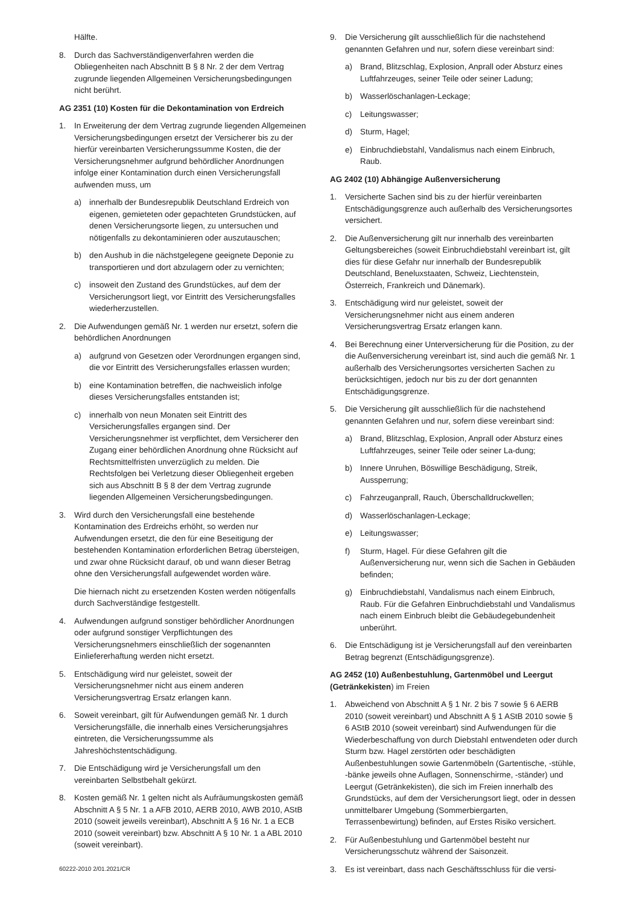Hälfte.
8. Durch das Sachverständigenverfahren werden die Obliegenheiten nach Abschnitt B § 8 Nr. 2 der dem Vertrag zugrunde liegenden Allgemeinen Versicherungsbedingungen nicht berührt.
AG 2351 (10) Kosten für die Dekontamination von Erdreich
1. In Erweiterung der dem Vertrag zugrunde liegenden Allgemeinen Versicherungsbedingungen ersetzt der Versicherer bis zu der hierfür vereinbarten Versicherungssumme Kosten, die der Versicherungsnehmer aufgrund behördlicher Anordnungen infolge einer Kontamination durch einen Versicherungsfall aufwenden muss, um
a) innerhalb der Bundesrepublik Deutschland Erdreich von eigenen, gemieteten oder gepachteten Grundstücken, auf denen Versicherungsorte liegen, zu untersuchen und nötigenfalls zu dekontaminieren oder auszutauschen;
b) den Aushub in die nächstgelegene geeignete Deponie zu transportieren und dort abzulagern oder zu vernichten;
c) insoweit den Zustand des Grundstückes, auf dem der Versicherungsort liegt, vor Eintritt des Versicherungsfalles wiederherzustellen.
2. Die Aufwendungen gemäß Nr. 1 werden nur ersetzt, sofern die behördlichen Anordnungen
a) aufgrund von Gesetzen oder Verordnungen ergangen sind, die vor Eintritt des Versicherungsfalles erlassen wurden;
b) eine Kontamination betreffen, die nachweislich infolge dieses Versicherungsfalles entstanden ist;
c) innerhalb von neun Monaten seit Eintritt des Versicherungsfalles ergangen sind. Der Versicherungsnehmer ist verpflichtet, dem Versicherer den Zugang einer behördlichen Anordnung ohne Rücksicht auf Rechtsmittelfristen unverzüglich zu melden. Die Rechtsfolgen bei Verletzung dieser Obliegenheit ergeben sich aus Abschnitt B § 8 der dem Vertrag zugrunde liegenden Allgemeinen Versicherungsbedingungen.
3. Wird durch den Versicherungsfall eine bestehende Kontamination des Erdreichs erhöht, so werden nur Aufwendungen ersetzt, die den für eine Beseitigung der bestehenden Kontamination erforderlichen Betrag übersteigen, und zwar ohne Rücksicht darauf, ob und wann dieser Betrag ohne den Versicherungsfall aufgewendet worden wäre.
Die hiernach nicht zu ersetzenden Kosten werden nötigenfalls durch Sachverständige festgestellt.
4. Aufwendungen aufgrund sonstiger behördlicher Anordnungen oder aufgrund sonstiger Verpflichtungen des Versicherungsnehmers einschließlich der sogenannten Einliefererhaftung werden nicht ersetzt.
5. Entschädigung wird nur geleistet, soweit der Versicherungsnehmer nicht aus einem anderen Versicherungsvertrag Ersatz erlangen kann.
6. Soweit vereinbart, gilt für Aufwendungen gemäß Nr. 1 durch Versicherungsfälle, die innerhalb eines Versicherungsjahres eintreten, die Versicherungssumme als Jahreshöchstentschädigung.
7. Die Entschädigung wird je Versicherungsfall um den vereinbarten Selbstbehalt gekürzt.
8. Kosten gemäß Nr. 1 gelten nicht als Aufräumungskosten gemäß Abschnitt A § 5 Nr. 1 a AFB 2010, AERB 2010, AWB 2010, AStB 2010 (soweit jeweils vereinbart), Abschnitt A § 16 Nr. 1 a ECB 2010 (soweit vereinbart) bzw. Abschnitt A § 10 Nr. 1 a ABL 2010 (soweit vereinbart).
9. Die Versicherung gilt ausschließlich für die nachstehend genannten Gefahren und nur, sofern diese vereinbart sind:
a) Brand, Blitzschlag, Explosion, Anprall oder Absturz eines Luftfahrzeuges, seiner Teile oder seiner Ladung;
b) Wasserlöschanlagen-Leckage;
c) Leitungswasser;
d) Sturm, Hagel;
e) Einbruchdiebstahl, Vandalismus nach einem Einbruch, Raub.
AG 2402 (10) Abhängige Außenversicherung
1. Versicherte Sachen sind bis zu der hierfür vereinbarten Entschädigungsgrenze auch außerhalb des Versicherungsortes versichert.
2. Die Außenversicherung gilt nur innerhalb des vereinbarten Geltungsbereiches (soweit Einbruchdiebstahl vereinbart ist, gilt dies für diese Gefahr nur innerhalb der Bundesrepublik Deutschland, Beneluxstaaten, Schweiz, Liechtenstein, Österreich, Frankreich und Dänemark).
3. Entschädigung wird nur geleistet, soweit der Versicherungsnehmer nicht aus einem anderen Versicherungsvertrag Ersatz erlangen kann.
4. Bei Berechnung einer Unterversicherung für die Position, zu der die Außenversicherung vereinbart ist, sind auch die gemäß Nr. 1 außerhalb des Versicherungsortes versicherten Sachen zu berücksichtigen, jedoch nur bis zu der dort genannten Entschädigungsgrenze.
5. Die Versicherung gilt ausschließlich für die nachstehend genannten Gefahren und nur, sofern diese vereinbart sind:
a) Brand, Blitzschlag, Explosion, Anprall oder Absturz eines Luftfahrzeuges, seiner Teile oder seiner La-dung;
b) Innere Unruhen, Böswillige Beschädigung, Streik, Aussperrung;
c) Fahrzeuganprall, Rauch, Überschalldruckwellen;
d) Wasserlöschanlagen-Leckage;
e) Leitungswasser;
f) Sturm, Hagel. Für diese Gefahren gilt die Außenversicherung nur, wenn sich die Sachen in Gebäuden befinden;
g) Einbruchdiebstahl, Vandalismus nach einem Einbruch, Raub. Für die Gefahren Einbruchdiebstahl und Vandalismus nach einem Einbruch bleibt die Gebäudegebundenheit unberührt.
6. Die Entschädigung ist je Versicherungsfall auf den vereinbarten Betrag begrenzt (Entschädigungsgrenze).
AG 2452 (10) Außenbestuhlung, Gartenmöbel und Leergut (Getränkekisten) im Freien
1. Abweichend von Abschnitt A § 1 Nr. 2 bis 7 sowie § 6 AERB 2010 (soweit vereinbart) und Abschnitt A § 1 AStB 2010 sowie § 6 AStB 2010 (soweit vereinbart) sind Aufwendungen für die Wiederbeschaffung von durch Diebstahl entwendeten oder durch Sturm bzw. Hagel zerstörten oder beschädigten Außenbestuhlungen sowie Gartenmöbeln (Gartentische, -stühle, -bänke jeweils ohne Auflagen, Sonnenschirme, -ständer) und Leergut (Getränkekisten), die sich im Freien innerhalb des Grundstücks, auf dem der Versicherungsort liegt, oder in dessen unmittelbarer Umgebung (Sommerbiergarten, Terrassenbewirtung) befinden, auf Erstes Risiko versichert.
2. Für Außenbestuhlung und Gartenmöbel besteht nur Versicherungsschutz während der Saisonzeit.
3. Es ist vereinbart, dass nach Geschäftsschluss für die versi-
60222-2010 2/01.2021/CR